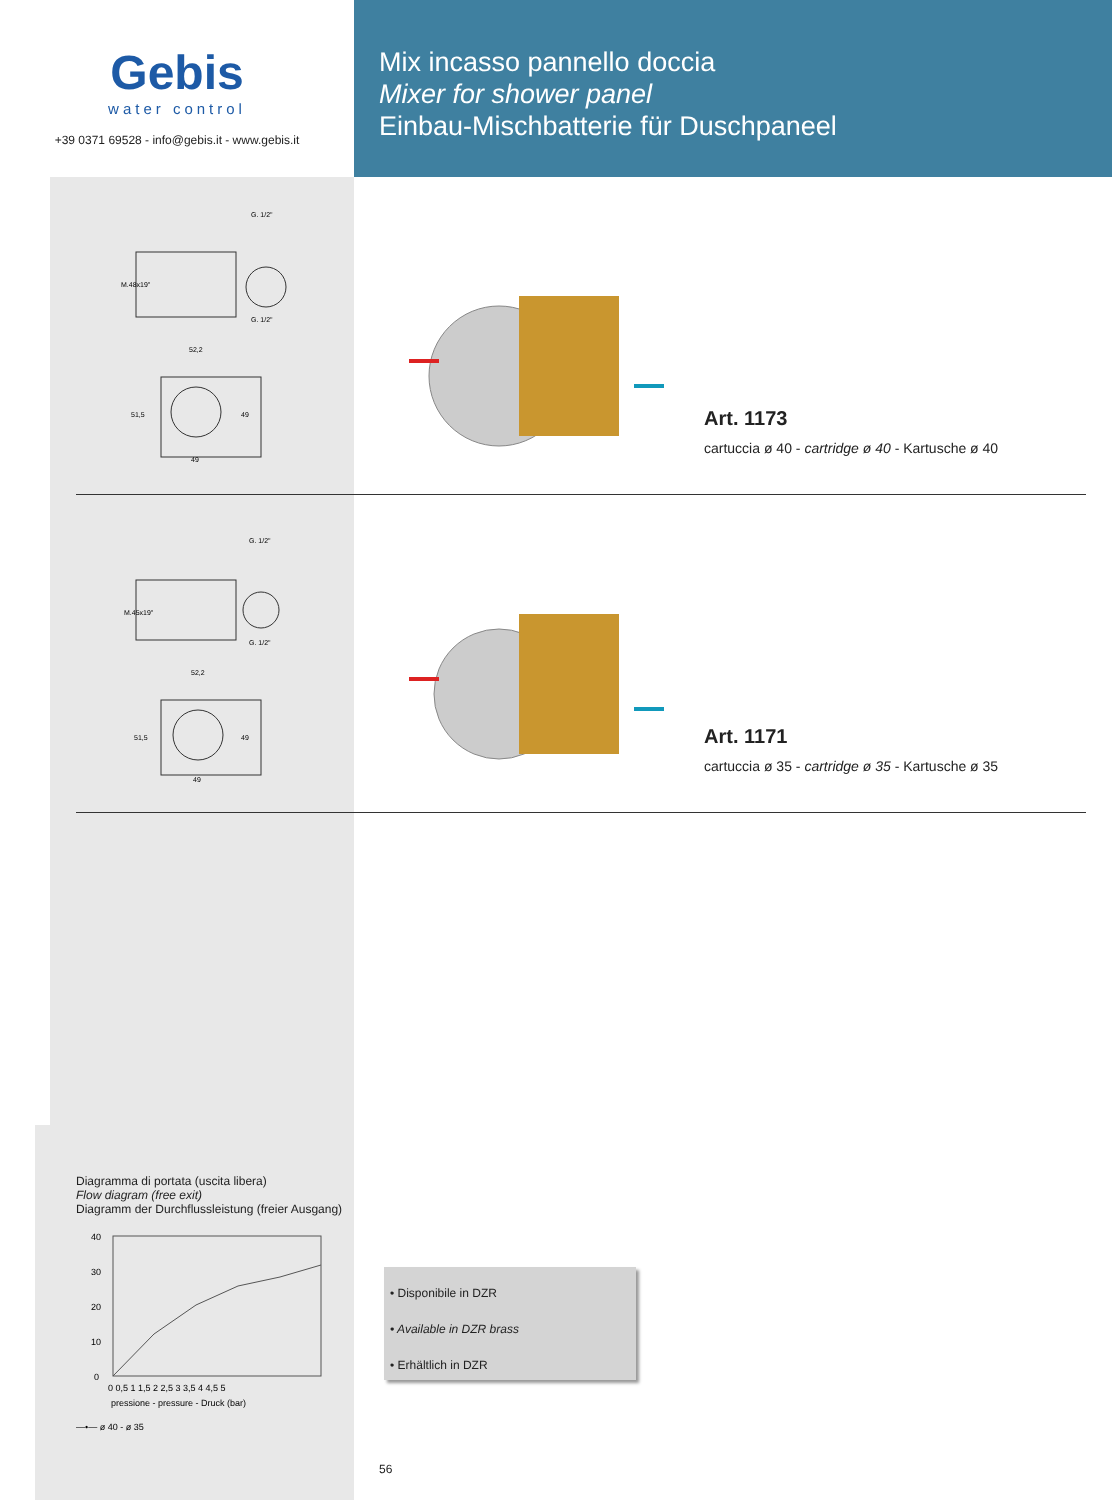Gebis
water control
+39 0371 69528 - info@gebis.it - www.gebis.it
Mix incasso pannello doccia
Mixer for shower panel
Einbau-Mischbatterie für Duschpaneel
G. 1/2"
G. 1/2"
52,2
49
49
51,5
M.48x19"
Art. 1173
cartuccia ø 40 - cartridge ø 40 - Kartusche ø 40
G. 1/2"
G. 1/2"
52,2
49
49
51,5
M.45x19"
Art. 1171
cartuccia ø 35 - cartridge ø 35 - Kartusche ø 35
Diagramma di portata (uscita libera)
Flow diagram (free exit)
Diagramm der Durchflussleistung (freier Ausgang)
40
30
20
10
0
0 0,5 1 1,5 2 2,5 3 3,5 4 4,5 5
pressione - pressure - Druck (bar)
—•— ø 40 - ø 35
• Disponibile in DZR
• Available in DZR brass
• Erhältlich in DZR
56